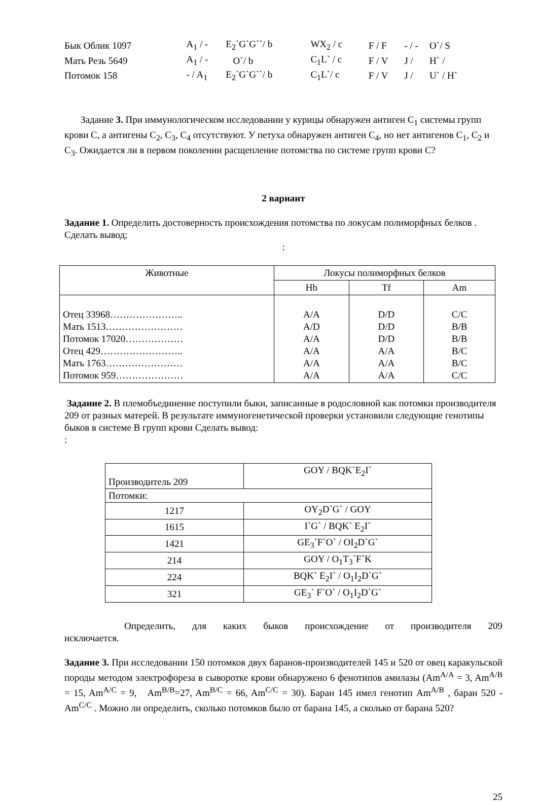| Бык Облик 1097 | A<sub>1</sub> / - | E<sub>2</sub>`G`G``/ b | WX<sub>2</sub> / c | F / F | - / - | O`/ S |
| Мать Резь 5649 | A<sub>1</sub> / - | O`/ b | C<sub>1</sub>L` / c | F / V | J / | H` / |
| Потомок 158 | - / A<sub>1</sub> | E<sub>2</sub>`G`G``/ b | C<sub>1</sub>L`/ c | F / V | J / | U` / H` |
Задание 3. При иммунологическом исследовании у курицы обнаружен антиген C<sub>1</sub> системы групп крови C, а антигены C<sub>2</sub>, C<sub>3</sub>, C<sub>4</sub> отсутствуют. У петуха обнаружен антиген C<sub>4</sub>, но нет антигенов C<sub>1</sub>, C<sub>2</sub> и C<sub>3</sub>. Ожидается ли в первом поколении расщепление потомства по системе групп крови C?
2 вариант
Задание 1. Определить достоверность происхождения потомства по локусам полиморфных белков . Сделать вывод;
:
| Животные | Локусы полиморфных белков | | |
| --- | --- | --- | --- |
| | Hb | Tf | Am |
| Отец 33968………………….. Мать 1513…………………… Потомок 17020……………… Отец 429…………………….. Мать 1763…………………… Потомок 959………………… | A/A A/D A/A A/A A/A A/A | D/D D/D D/D A/A A/A A/A | C/C B/B B/B B/C B/C C/C |
Задание 2. В племобъединение поступили быки, записанные в родословной как потомки производителя 209 от разных матерей. В результате иммуногенетической проверки установили следующие генотипы быков в системе B групп крови Сделать вывод:
:
| Производитель 209 | GOY / BQK`E<sub>2</sub>I` |
| Потомки: | |
| 1217 | OY<sub>2</sub>D`G` / GOY |
| 1615 | I`G` / BQK` E<sub>2</sub>I` |
| 1421 | GE<sub>3</sub>`F`O` / OI<sub>2</sub>D`G` |
| 214 | GOY / O<sub>1</sub>T<sub>3</sub>`F`K |
| 224 | BQK` E<sub>2</sub>I` / O<sub>1</sub>I<sub>2</sub>D`G` |
| 321 | GE<sub>3</sub>` F`O` / O<sub>1</sub>I<sub>2</sub>D`G` |
Определить, для каких быков происхождение от производителя 209 исключается.
Задание 3. При исследовании 150 потомков двух баранов-производителей 145 и 520 от овец каракульской породы методом электрофореза в сыворотке крови обнаружено 6 фенотипов амилазы (Am<sup>A/A</sup> = 3, Am<sup>A/B</sup> = 15, Am<sup>A/C</sup> = 9, Am<sup>B/B</sup>=27, Am<sup>B/C</sup> = 66, Am<sup>C/C</sup> = 30). Баран 145 имел генотип Am<sup>A/B</sup> , баран 520 - Am<sup>C/C</sup> . Можно ли определить, сколько потомков было от барана 145, а сколько от барана 520?
25